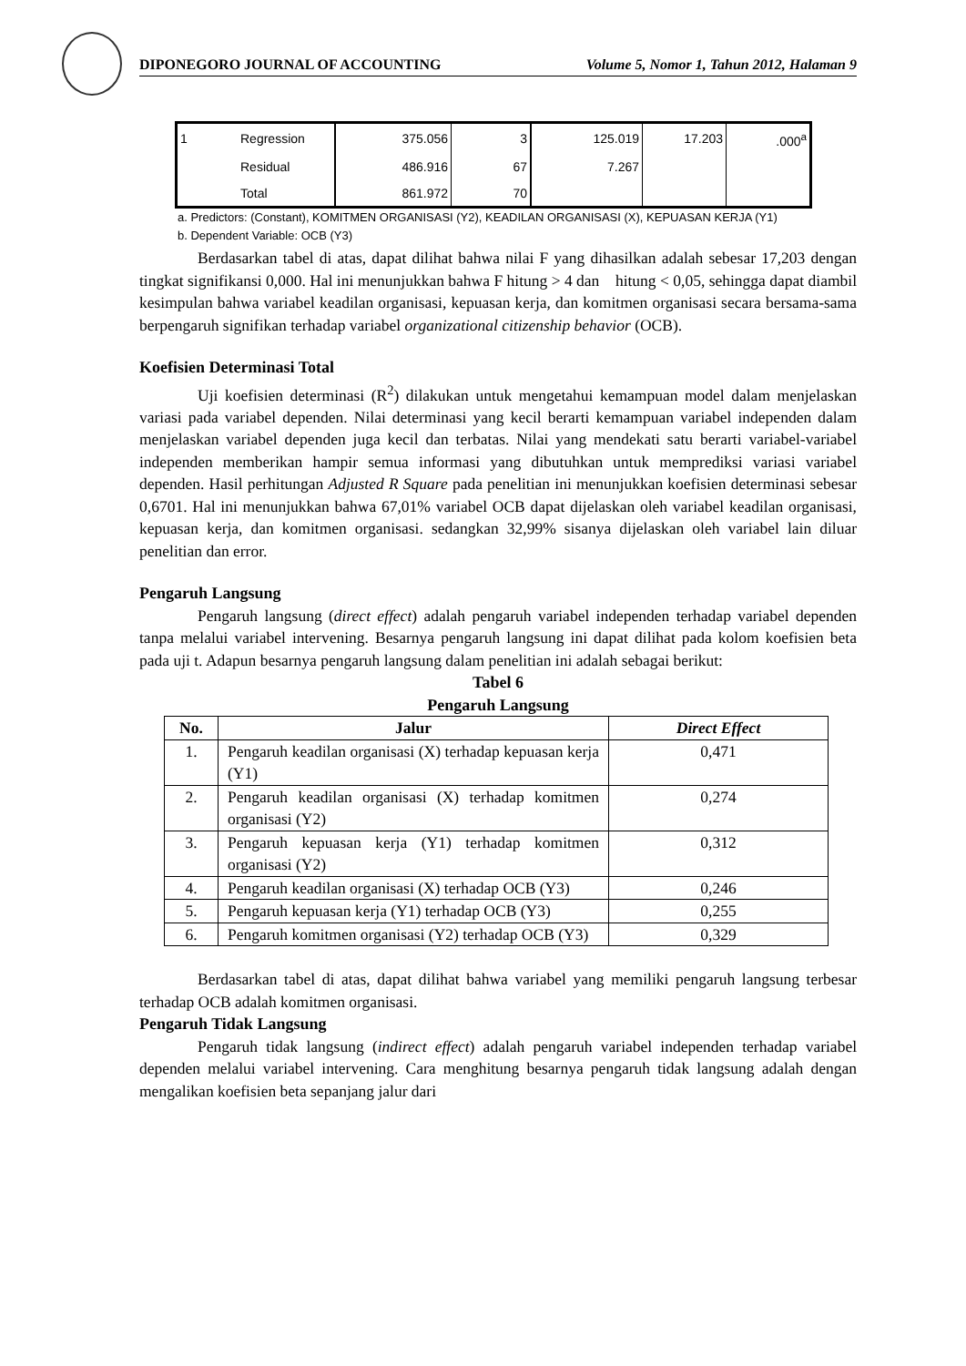DIPONEGORO JOURNAL OF ACCOUNTING Volume 5, Nomor 1, Tahun 2012, Halaman 9
| 1 | Regression | 375.056 | 3 | 125.019 | 17.203 | .000<sup>a</sup> |
| | Residual | 486.916 | 67 | 7.267 | | |
| | Total | 861.972 | 70 | | | |
a. Predictors: (Constant), KOMITMEN ORGANISASI (Y2), KEADILAN ORGANISASI (X), KEPUASAN KERJA (Y1)
b. Dependent Variable: OCB (Y3)
Berdasarkan tabel di atas, dapat dilihat bahwa nilai F yang dihasilkan adalah sebesar 17,203 dengan tingkat signifikansi 0,000. Hal ini menunjukkan bahwa F hitung > 4 dan hitung < 0,05, sehingga dapat diambil kesimpulan bahwa variabel keadilan organisasi, kepuasan kerja, dan komitmen organisasi secara bersama-sama berpengaruh signifikan terhadap variabel organizational citizenship behavior (OCB).
Koefisien Determinasi Total
Uji koefisien determinasi (R<sup>2</sup>) dilakukan untuk mengetahui kemampuan model dalam menjelaskan variasi pada variabel dependen. Nilai determinasi yang kecil berarti kemampuan variabel independen dalam menjelaskan variabel dependen juga kecil dan terbatas. Nilai yang mendekati satu berarti variabel-variabel independen memberikan hampir semua informasi yang dibutuhkan untuk memprediksi variasi variabel dependen. Hasil perhitungan Adjusted R Square pada penelitian ini menunjukkan koefisien determinasi sebesar 0,6701. Hal ini menunjukkan bahwa 67,01% variabel OCB dapat dijelaskan oleh variabel keadilan organisasi, kepuasan kerja, dan komitmen organisasi. sedangkan 32,99% sisanya dijelaskan oleh variabel lain diluar penelitian dan error.
Pengaruh Langsung
Pengaruh langsung (direct effect) adalah pengaruh variabel independen terhadap variabel dependen tanpa melalui variabel intervening. Besarnya pengaruh langsung ini dapat dilihat pada kolom koefisien beta pada uji t. Adapun besarnya pengaruh langsung dalam penelitian ini adalah sebagai berikut:
Tabel 6
Pengaruh Langsung
| No. | Jalur | Direct Effect |
| --- | --- | --- |
| 1. | Pengaruh keadilan organisasi (X) terhadap kepuasan kerja (Y1) | 0,471 |
| 2. | Pengaruh keadilan organisasi (X) terhadap komitmen organisasi (Y2) | 0,274 |
| 3. | Pengaruh kepuasan kerja (Y1) terhadap komitmen organisasi (Y2) | 0,312 |
| 4. | Pengaruh keadilan organisasi (X) terhadap OCB (Y3) | 0,246 |
| 5. | Pengaruh kepuasan kerja (Y1) terhadap OCB (Y3) | 0,255 |
| 6. | Pengaruh komitmen organisasi (Y2) terhadap OCB (Y3) | 0,329 |
Berdasarkan tabel di atas, dapat dilihat bahwa variabel yang memiliki pengaruh langsung terbesar terhadap OCB adalah komitmen organisasi.
Pengaruh Tidak Langsung
Pengaruh tidak langsung (indirect effect) adalah pengaruh variabel independen terhadap variabel dependen melalui variabel intervening. Cara menghitung besarnya pengaruh tidak langsung adalah dengan mengalikan koefisien beta sepanjang jalur dari